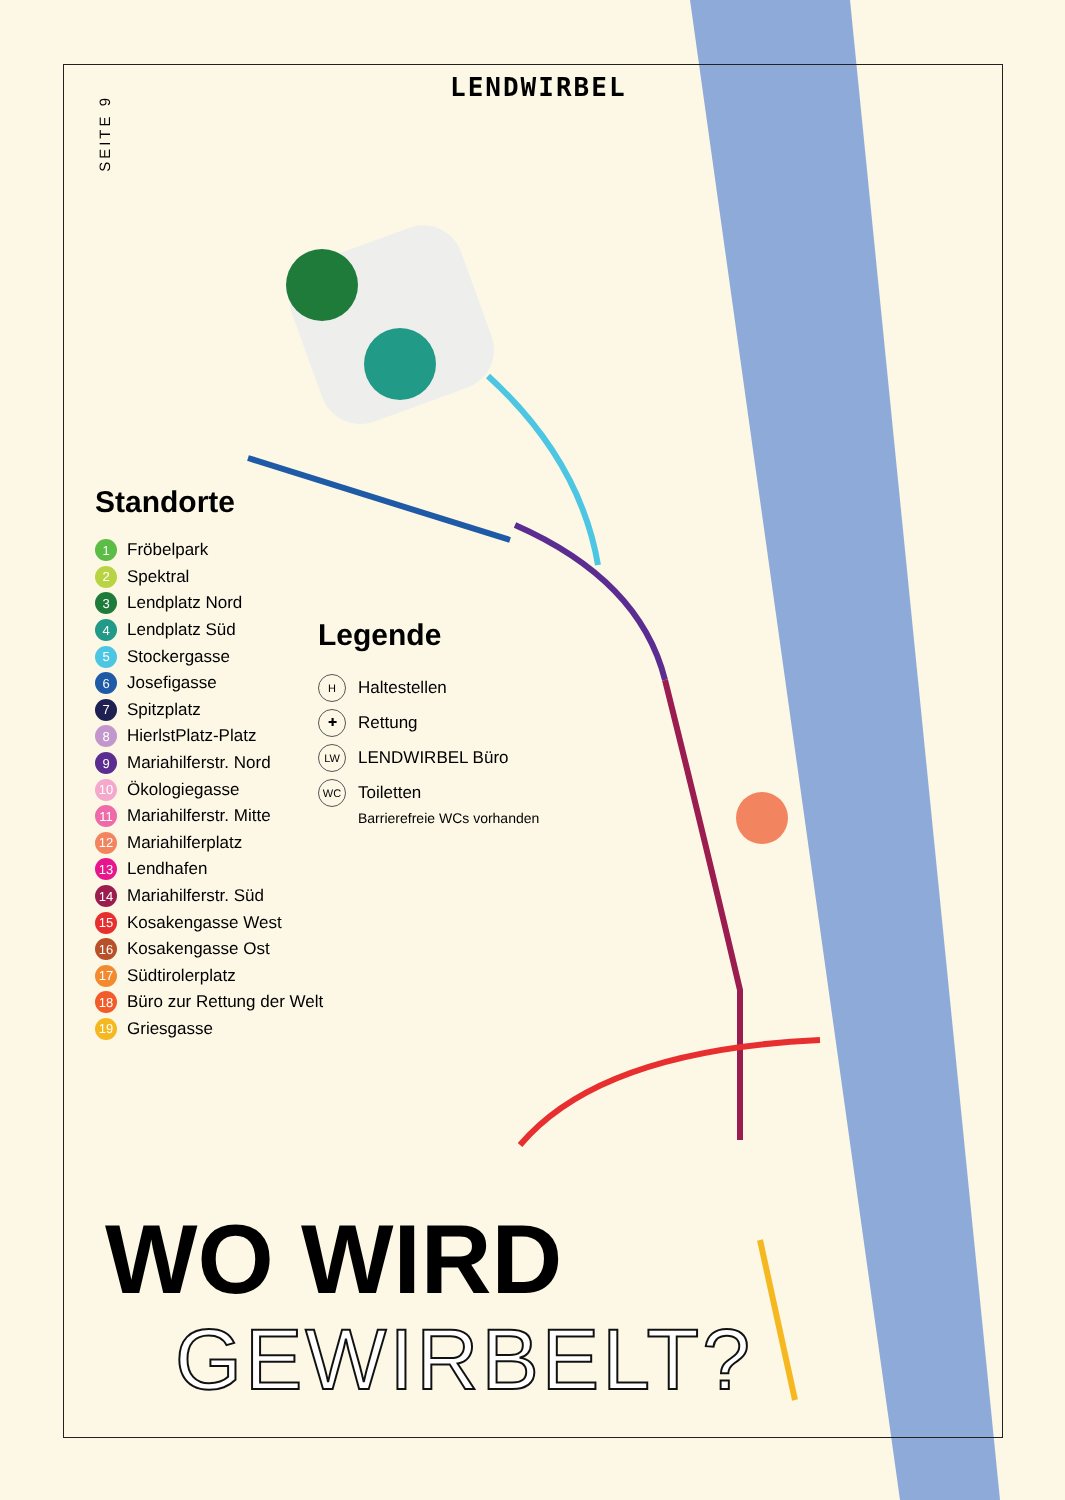SEITE 9
LENDWIRBEL
Standorte
1 Fröbelpark
2 Spektral
3 Lendplatz Nord
4 Lendplatz Süd
5 Stockergasse
6 Josefigasse
7 Spitzplatz
8 HierlstPlatz-Platz
9 Mariahilferstr. Nord
10 Ökologiegasse
11 Mariahilferstr. Mitte
12 Mariahilferplatz
13 Lendhafen
14 Mariahilferstr. Süd
15 Kosakengasse West
16 Kosakengasse Ost
17 Südtirolerplatz
18 Büro zur Rettung der Welt
19 Griesgasse
Legende
H Haltestellen
✚ Rettung
LW LENDWIRBEL Büro
WC Toiletten
Barrierefreie WCs vorhanden
WO WIRD
GEWIRBELT?